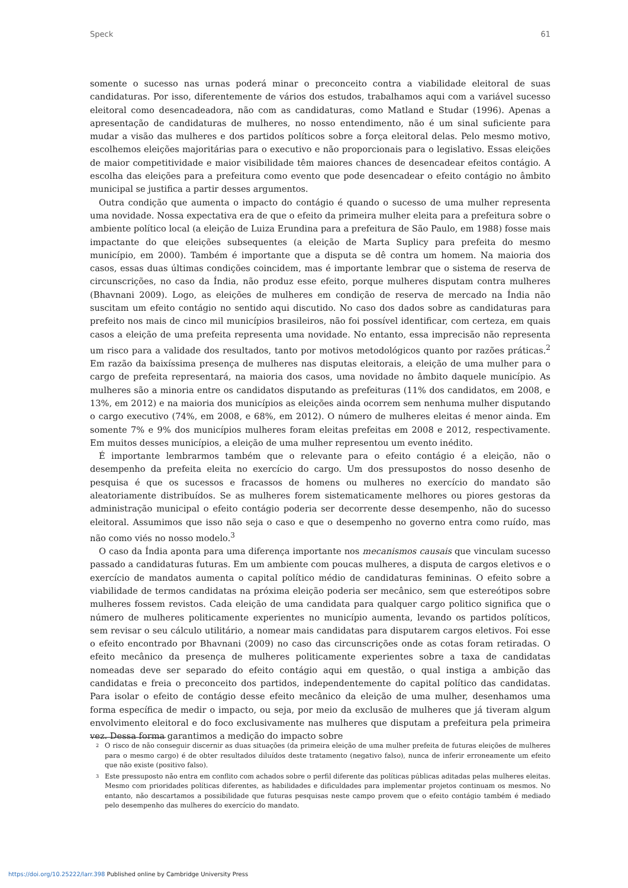Speck 61
somente o sucesso nas urnas poderá minar o preconceito contra a viabilidade eleitoral de suas candidaturas. Por isso, diferentemente de vários dos estudos, trabalhamos aqui com a variável sucesso eleitoral como desencadeadora, não com as candidaturas, como Matland e Studar (1996). Apenas a apresentação de candidaturas de mulheres, no nosso entendimento, não é um sinal suficiente para mudar a visão das mulheres e dos partidos políticos sobre a força eleitoral delas. Pelo mesmo motivo, escolhemos eleições majoritárias para o executivo e não proporcionais para o legislativo. Essas eleições de maior competitividade e maior visibilidade têm maiores chances de desencadear efeitos contágio. A escolha das eleições para a prefeitura como evento que pode desencadear o efeito contágio no âmbito municipal se justifica a partir desses argumentos.
Outra condição que aumenta o impacto do contágio é quando o sucesso de uma mulher representa uma novidade. Nossa expectativa era de que o efeito da primeira mulher eleita para a prefeitura sobre o ambiente político local (a eleição de Luiza Erundina para a prefeitura de São Paulo, em 1988) fosse mais impactante do que eleições subsequentes (a eleição de Marta Suplicy para prefeita do mesmo município, em 2000). Também é importante que a disputa se dê contra um homem. Na maioria dos casos, essas duas últimas condições coincidem, mas é importante lembrar que o sistema de reserva de circunscrições, no caso da Índia, não produz esse efeito, porque mulheres disputam contra mulheres (Bhavnani 2009). Logo, as eleições de mulheres em condição de reserva de mercado na Índia não suscitam um efeito contágio no sentido aqui discutido. No caso dos dados sobre as candidaturas para prefeito nos mais de cinco mil municípios brasileiros, não foi possível identificar, com certeza, em quais casos a eleição de uma prefeita representa uma novidade. No entanto, essa imprecisão não representa um risco para a validade dos resultados, tanto por motivos metodológicos quanto por razões práticas.<sup>2</sup> Em razão da baixíssima presença de mulheres nas disputas eleitorais, a eleição de uma mulher para o cargo de prefeita representará, na maioria dos casos, uma novidade no âmbito daquele município. As mulheres são a minoria entre os candidatos disputando as prefeituras (11% dos candidatos, em 2008, e 13%, em 2012) e na maioria dos municípios as eleições ainda ocorrem sem nenhuma mulher disputando o cargo executivo (74%, em 2008, e 68%, em 2012). O número de mulheres eleitas é menor ainda. Em somente 7% e 9% dos municípios mulheres foram eleitas prefeitas em 2008 e 2012, respectivamente. Em muitos desses municípios, a eleição de uma mulher representou um evento inédito.
É importante lembrarmos também que o relevante para o efeito contágio é a eleição, não o desempenho da prefeita eleita no exercício do cargo. Um dos pressupostos do nosso desenho de pesquisa é que os sucessos e fracassos de homens ou mulheres no exercício do mandato são aleatoriamente distribuídos. Se as mulheres forem sistematicamente melhores ou piores gestoras da administração municipal o efeito contágio poderia ser decorrente desse desempenho, não do sucesso eleitoral. Assumimos que isso não seja o caso e que o desempenho no governo entra como ruído, mas não como viés no nosso modelo.<sup>3</sup>
O caso da Índia aponta para uma diferença importante nos mecanismos causais que vinculam sucesso passado a candidaturas futuras. Em um ambiente com poucas mulheres, a disputa de cargos eletivos e o exercício de mandatos aumenta o capital político médio de candidaturas femininas. O efeito sobre a viabilidade de termos candidatas na próxima eleição poderia ser mecânico, sem que estereótipos sobre mulheres fossem revistos. Cada eleição de uma candidata para qualquer cargo politico significa que o número de mulheres politicamente experientes no município aumenta, levando os partidos políticos, sem revisar o seu cálculo utilitário, a nomear mais candidatas para disputarem cargos eletivos. Foi esse o efeito encontrado por Bhavnani (2009) no caso das circunscrições onde as cotas foram retiradas. O efeito mecânico da presença de mulheres politicamente experientes sobre a taxa de candidatas nomeadas deve ser separado do efeito contágio aqui em questão, o qual instiga a ambição das candidatas e freia o preconceito dos partidos, independentemente do capital político das candidatas. Para isolar o efeito de contágio desse efeito mecânico da eleição de uma mulher, desenhamos uma forma específica de medir o impacto, ou seja, por meio da exclusão de mulheres que já tiveram algum envolvimento eleitoral e do foco exclusivamente nas mulheres que disputam a prefeitura pela primeira vez. Dessa forma garantimos a medição do impacto sobre
2 O risco de não conseguir discernir as duas situações (da primeira eleição de uma mulher prefeita de futuras eleições de mulheres para o mesmo cargo) é de obter resultados diluídos deste tratamento (negativo falso), nunca de inferir erroneamente um efeito que não existe (positivo falso).
3 Este pressuposto não entra em conflito com achados sobre o perfil diferente das políticas públicas aditadas pelas mulheres eleitas. Mesmo com prioridades políticas diferentes, as habilidades e dificuldades para implementar projetos continuam os mesmos. No entanto, não descartamos a possibilidade que futuras pesquisas neste campo provem que o efeito contágio também é mediado pelo desempenho das mulheres do exercício do mandato.
https://doi.org/10.25222/larr.398 Published online by Cambridge University Press